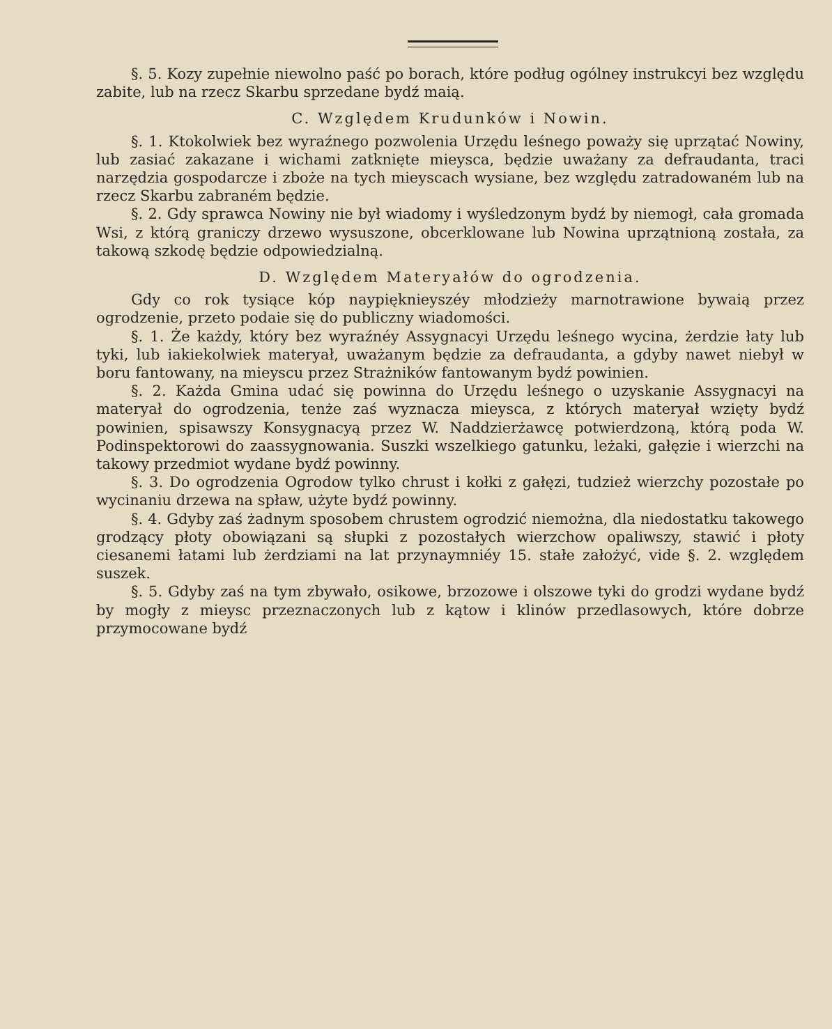§. 5. Kozy zupełnie niewolno paść po borach, które podług ogólney instrukcyi bez względu zabite, lub na rzecz Skarbu sprzedane bydź maią.
C. Względem Krudunków i Nowin.
§. 1. Ktokolwiek bez wyraźnego pozwolenia Urzędu leśnego poważy się uprzątać Nowiny, lub zasiać zakazane i wichami zatknięte mieysca, będzie uważany za defraudanta, traci narzędzia gospodarcze i zboże na tych mieyscach wysiane, bez względu zatradowaném lub na rzecz Skarbu zabraném będzie.
§. 2. Gdy sprawca Nowiny nie był wiadomy i wyśledzonym bydź by niemogł, cała gromada Wsi, z którą graniczy drzewo wysuszone, obcerklowane lub Nowina uprzątnioną została, za takową szkodę będzie odpowiedzialną.
D. Względem Materyałów do ogrodzenia.
Gdy co rok tysiące kóp naypięknieyszéy młodzieży marnotrawione bywaią przez ogrodzenie, przeto podaie się do publiczny wiadomości.
§. 1. Że każdy, który bez wyraźnéy Assygnacyi Urzędu leśnego wycina, żerdzie łaty lub tyki, lub iakiekolwiek materyał, uważanym będzie za defraudanta, a gdyby nawet niebył w boru fantowany, na mieyscu przez Strażników fantowanym bydź powinien.
§. 2. Każda Gmina udać się powinna do Urzędu leśnego o uzyskanie Assygnacyi na materyał do ogrodzenia, tenże zaś wyznacza mieysca, z których materyał wzięty bydź powinien, spisawszy Konsygnacyą przez W. Naddzierżawcę potwierdzoną, którą poda W. Podinspektorowi do zaassygnowania. Suszki wszelkiego gatunku, leżaki, gałęzie i wierzchi na takowy przedmiot wydane bydź powinny.
§. 3. Do ogrodzenia Ogrodow tylko chrust i kołki z gałęzi, tudzież wierzchy pozostałe po wycinaniu drzewa na spław, użyte bydź powinny.
§. 4. Gdyby zaś żadnym sposobem chrustem ogrodzić niemożna, dla niedostatku takowego grodzący płoty obowiązani są słupki z pozostałych wierzchow opaliwszy, stawić i płoty ciesanemi łatami lub żerdziami na lat przynaymniéy 15. stałe założyć, vide §. 2. względem suszek.
§. 5. Gdyby zaś na tym zbywało, osikowe, brzozowe i olszowe tyki do grodzi wydane bydź by mogły z mieysc przeznaczonych lub z kątow i klinów przedlasowych, które dobrze przymocowane bydź